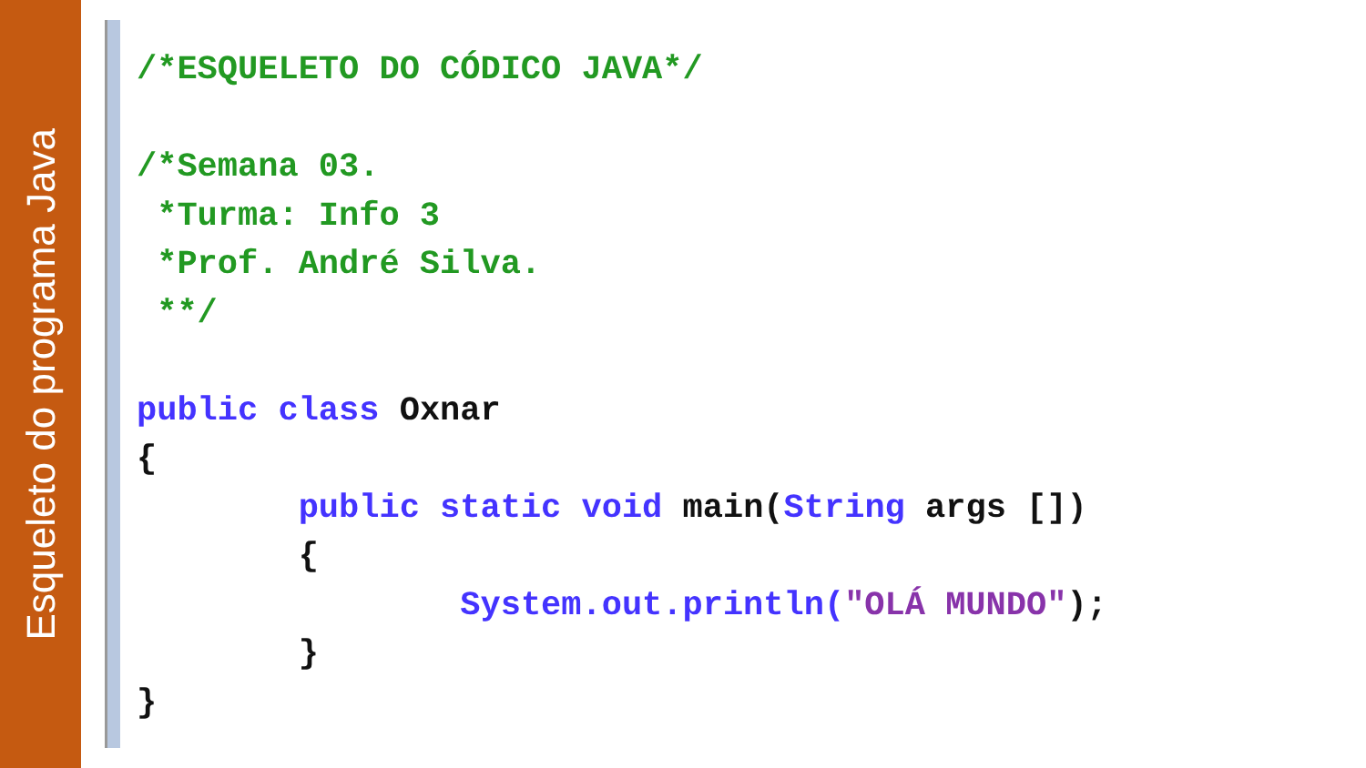Esqueleto do programa Java
/*ESQUELETO DO CÓDICO JAVA*/

/*Semana 03.
 *Turma: Info 3
 *Prof. André Silva.
 **/

public class Oxnar
{
        public static void main(String args [])
        {
                System.out.println("OLÁ MUNDO");
        }
}